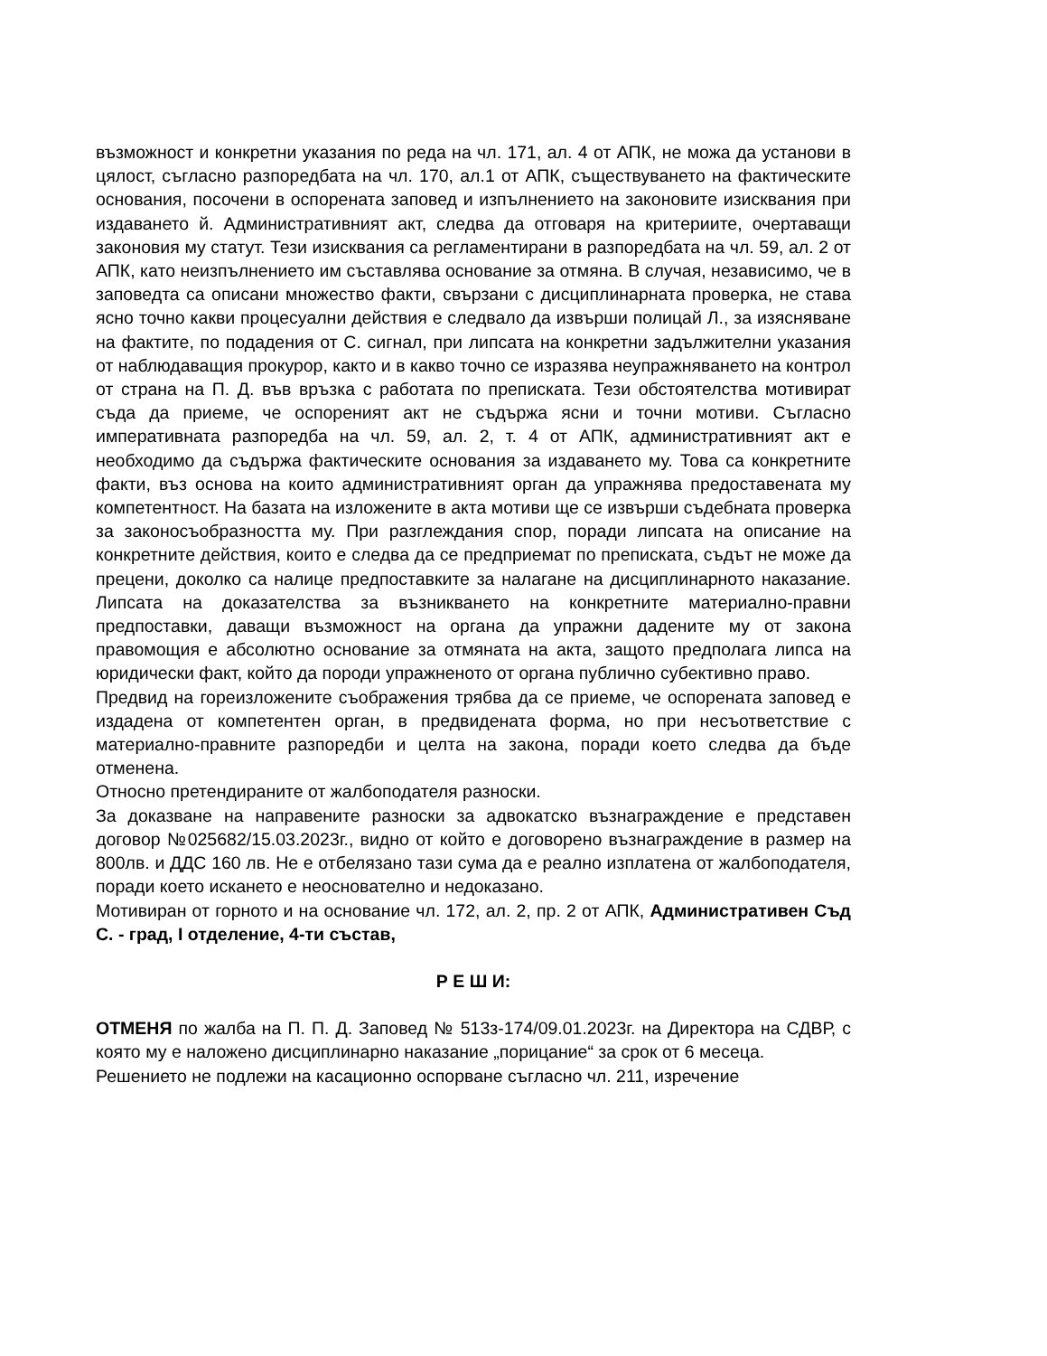възможност и конкретни указания по реда на чл. 171, ал. 4 от АПК, не можа да установи в цялост, съгласно разпоредбата на чл. 170, ал.1 от АПК, съществуването на фактическите основания, посочени в оспорената заповед и изпълнението на законовите изисквания при издаването й. Административният акт, следва да отговаря на критериите, очертаващи законовия му статут. Тези изисквания са регламентирани в разпоредбата на чл. 59, ал. 2 от АПК, като неизпълнението им съставлява основание за отмяна. В случая, независимо, че в заповедта са описани множество факти, свързани с дисциплинарната проверка, не става ясно точно какви процесуални действия е следвало да извърши полицай Л., за изясняване на фактите, по подадения от С. сигнал, при липсата на конкретни задължителни указания от наблюдаващия прокурор, както и в какво точно се изразява неупражняването на контрол от страна на П. Д. във връзка с работата по преписката. Тези обстоятелства мотивират съда да приеме, че оспореният акт не съдържа ясни и точни мотиви. Съгласно императивната разпоредба на чл. 59, ал. 2, т. 4 от АПК, административният акт е необходимо да съдържа фактическите основания за издаването му. Това са конкретните факти, въз основа на които административният орган да упражнява предоставената му компетентност. На базата на изложените в акта мотиви ще се извърши съдебната проверка за законосъобразността му. При разглеждания спор, поради липсата на описание на конкретните действия, които е следва да се предприемат по преписката, съдът не може да прецени, доколко са налице предпоставките за налагане на дисциплинарното наказание. Липсата на доказателства за възникването на конкретните материално-правни предпоставки, даващи възможност на органа да упражни дадените му от закона правомощия е абсолютно основание за отмяната на акта, защото предполага липса на юридически факт, който да породи упражненото от органа публично субективно право.
Предвид на гореизложените съображения трябва да се приеме, че оспорената заповед е издадена от компетентен орган, в предвидената форма, но при несъответствие с материално-правните разпоредби и целта на закона, поради което следва да бъде отменена.
Относно претендираните от жалбоподателя разноски.
За доказване на направените разноски за адвокатско възнаграждение е представен договор №025682/15.03.2023г., видно от който е договорено възнаграждение в размер на 800лв. и ДДС 160 лв. Не е отбелязано тази сума да е реално изплатена от жалбоподателя, поради което искането е неоснователно и недоказано.
Мотивиран от горното и на основание чл. 172, ал. 2, пр. 2 от АПК, Административен Съд С. - град, I отделение, 4-ти състав,
Р Е Ш И:
ОТМЕНЯ по жалба на П. П. Д. Заповед № 513з-174/09.01.2023г. на Директора на СДВР, с която му е наложено дисциплинарно наказание „порицание“ за срок от 6 месеца.
Решението не подлежи на касационно оспорване съгласно чл. 211, изречение